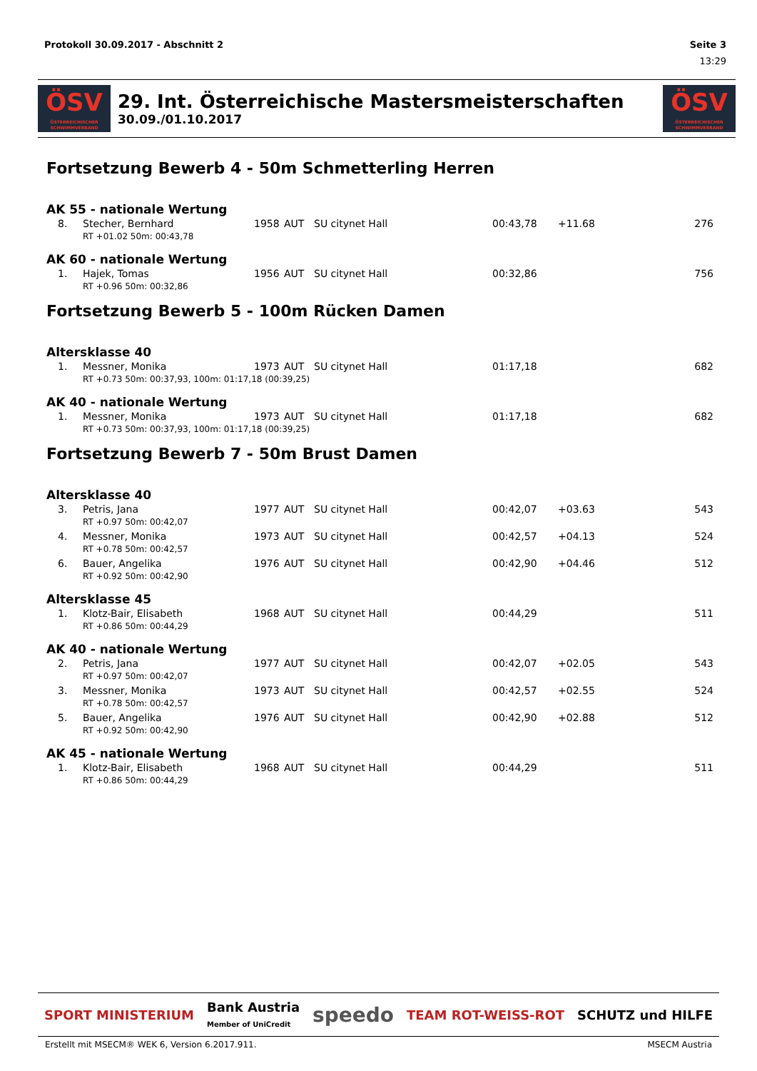Protokoll 30.09.2017 - Abschnitt 2 Seite 3
13:29
ÖSV
ÖSTERREICHISCHER SCHWIMMVERBAND
29. Int. Österreichische Mastersmeisterschaften
30.09./01.10.2017
ÖSV
ÖSTERREICHISCHER SCHWIMMVERBAND
Fortsetzung Bewerb 4 - 50m Schmetterling Herren
AK 55 - nationale Wertung
| | 8. | Stecher, Bernhard | 1958 | AUT | SU citynet Hall | 00:43,78 | +11.68 | 276 |
| | | RT +01.02 50m: 00:43,78 | | | | | | |
AK 60 - nationale Wertung
| | 1. | Hajek, Tomas | 1956 | AUT | SU citynet Hall | 00:32,86 | | 756 |
| | | RT +0.96 50m: 00:32,86 | | | | | | |
Fortsetzung Bewerb 5 - 100m Rücken Damen
Altersklasse 40
| | 1. | Messner, Monika | 1973 | AUT | SU citynet Hall | 01:17,18 | | 682 |
| | | RT +0.73 50m: 00:37,93, 100m: 01:17,18 (00:39,25) | | | | | | |
AK 40 - nationale Wertung
| | 1. | Messner, Monika | 1973 | AUT | SU citynet Hall | 01:17,18 | | 682 |
| | | RT +0.73 50m: 00:37,93, 100m: 01:17,18 (00:39,25) | | | | | | |
Fortsetzung Bewerb 7 - 50m Brust Damen
Altersklasse 40
| | 3. | Petris, Jana | 1977 | AUT | SU citynet Hall | 00:42,07 | +03.63 | 543 |
| | | RT +0.97 50m: 00:42,07 | | | | | | |
| | 4. | Messner, Monika | 1973 | AUT | SU citynet Hall | 00:42,57 | +04.13 | 524 |
| | | RT +0.78 50m: 00:42,57 | | | | | | |
| | 6. | Bauer, Angelika | 1976 | AUT | SU citynet Hall | 00:42,90 | +04.46 | 512 |
| | | RT +0.92 50m: 00:42,90 | | | | | | |
Altersklasse 45
| | 1. | Klotz-Bair, Elisabeth | 1968 | AUT | SU citynet Hall | 00:44,29 | | 511 |
| | | RT +0.86 50m: 00:44,29 | | | | | | |
AK 40 - nationale Wertung
| | 2. | Petris, Jana | 1977 | AUT | SU citynet Hall | 00:42,07 | +02.05 | 543 |
| | | RT +0.97 50m: 00:42,07 | | | | | | |
| | 3. | Messner, Monika | 1973 | AUT | SU citynet Hall | 00:42,57 | +02.55 | 524 |
| | | RT +0.78 50m: 00:42,57 | | | | | | |
| | 5. | Bauer, Angelika | 1976 | AUT | SU citynet Hall | 00:42,90 | +02.88 | 512 |
| | | RT +0.92 50m: 00:42,90 | | | | | | |
AK 45 - nationale Wertung
| | 1. | Klotz-Bair, Elisabeth | 1968 | AUT | SU citynet Hall | 00:44,29 | | 511 |
| | | RT +0.86 50m: 00:44,29 | | | | | | |
SPORT MINISTERIUM Bank Austria
Member of UniCredit speedo TEAM ROT-WEISS-ROT SCHUTZ und HILFE
Erstellt mit MSECM® WEK 6, Version 6.2017.911. MSECM Austria